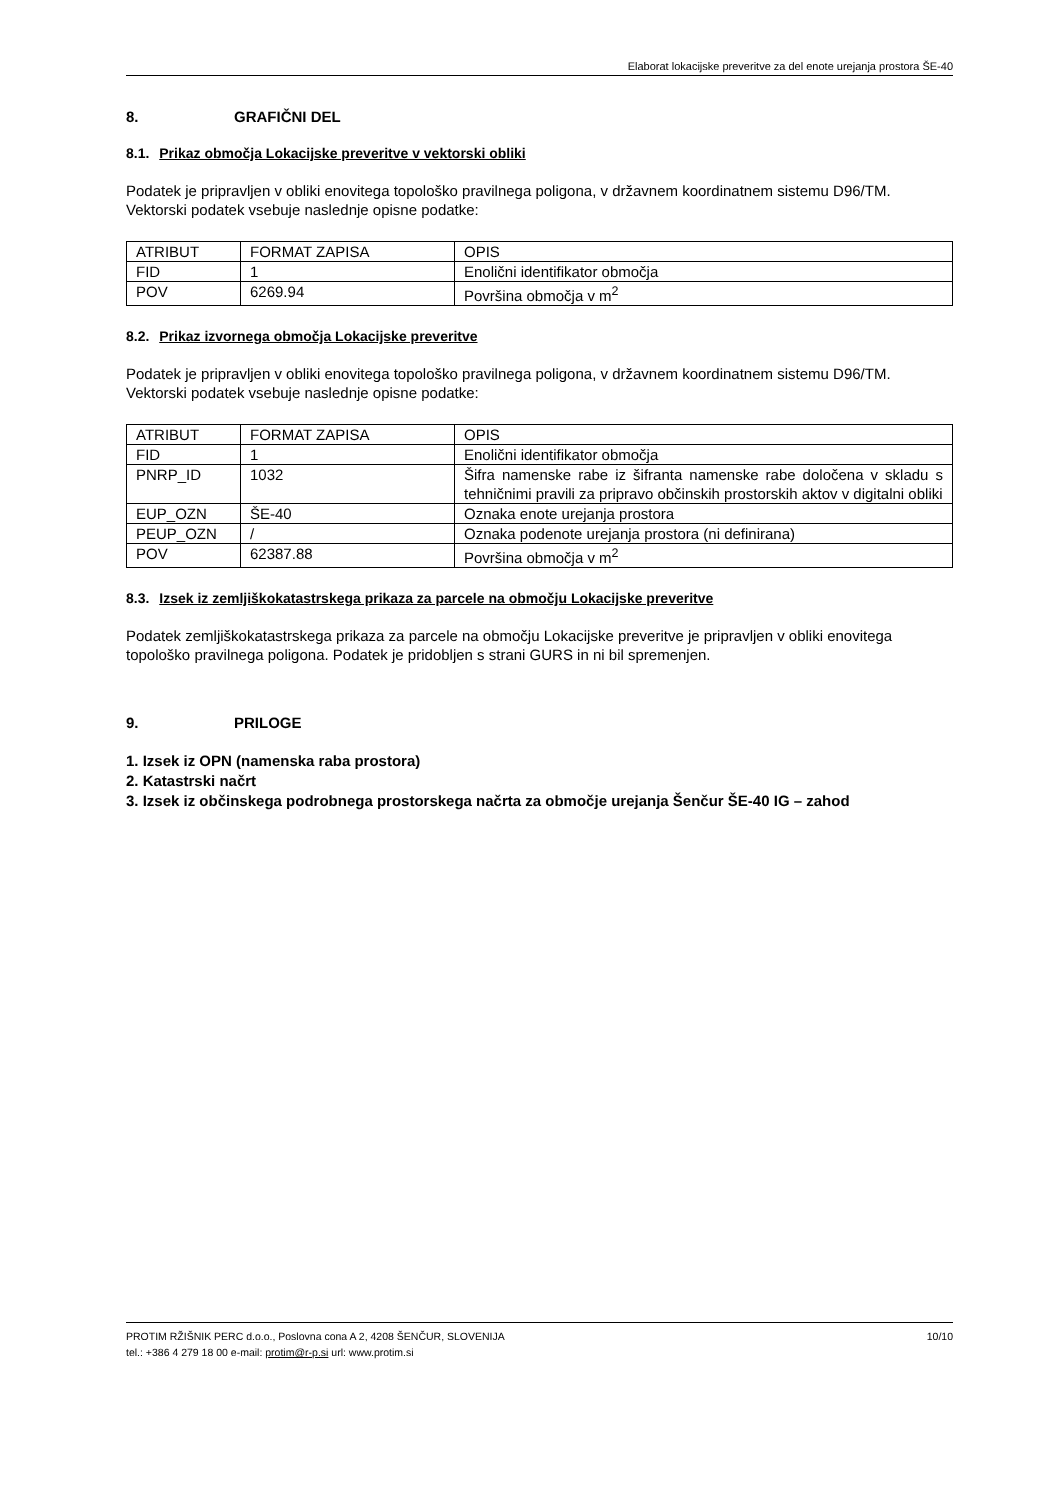Elaborat lokacijske preveritve za del enote urejanja prostora ŠE-40
8. GRAFIČNI DEL
8.1. Prikaz območja Lokacijske preveritve v vektorski obliki
Podatek je pripravljen v obliki enovitega topološko pravilnega poligona, v državnem koordinatnem sistemu D96/TM.
Vektorski podatek vsebuje naslednje opisne podatke:
| ATRIBUT | FORMAT ZAPISA | OPIS |
| FID | 1 | Enolični identifikator območja |
| POV | 6269.94 | Površina območja v m<sup>2</sup> |
8.2. Prikaz izvornega območja Lokacijske preveritve
Podatek je pripravljen v obliki enovitega topološko pravilnega poligona, v državnem koordinatnem sistemu D96/TM.
Vektorski podatek vsebuje naslednje opisne podatke:
| ATRIBUT | FORMAT ZAPISA | OPIS |
| FID | 1 | Enolični identifikator območja |
| PNRP_ID | 1032 | Šifra namenske rabe iz šifranta namenske rabe določena v skladu s tehničnimi pravili za pripravo občinskih prostorskih aktov v digitalni obliki |
| EUP_OZN | ŠE-40 | Oznaka enote urejanja prostora |
| PEUP_OZN | / | Oznaka podenote urejanja prostora (ni definirana) |
| POV | 62387.88 | Površina območja v m<sup>2</sup> |
8.3. Izsek iz zemljiškokatastrskega prikaza za parcele na območju Lokacijske preveritve
Podatek zemljiškokatastrskega prikaza za parcele na območju Lokacijske preveritve je pripravljen v obliki enovitega topološko pravilnega poligona. Podatek je pridobljen s strani GURS in ni bil spremenjen.
9. PRILOGE
1. Izsek iz OPN (namenska raba prostora)
2. Katastrski načrt
3. Izsek iz občinskega podrobnega prostorskega načrta za območje urejanja Šenčur ŠE-40 IG – zahod
10/10 PROTIM RŽIŠNIK PERC d.o.o., Poslovna cona A 2, 4208 ŠENČUR, SLOVENIJA
tel.: +386 4 279 18 00 e-mail: protim@r-p.si url: www.protim.si